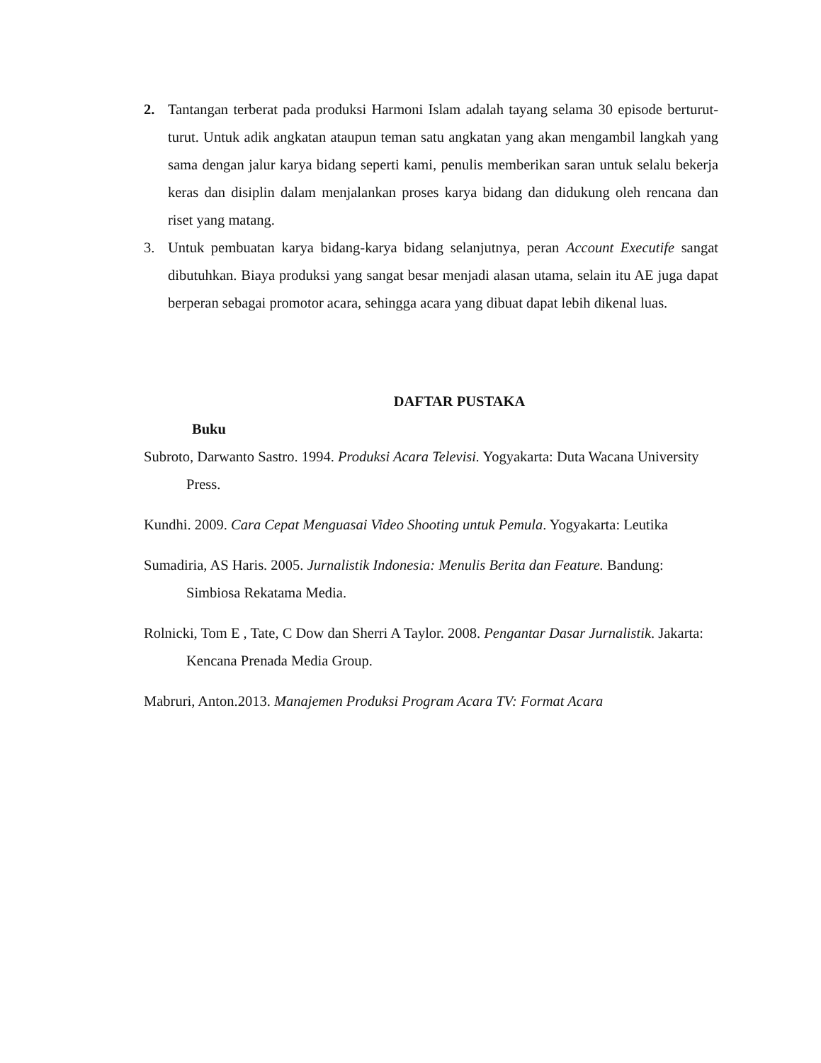2. Tantangan terberat pada produksi Harmoni Islam adalah tayang selama 30 episode berturut-turut. Untuk adik angkatan ataupun teman satu angkatan yang akan mengambil langkah yang sama dengan jalur karya bidang seperti kami, penulis memberikan saran untuk selalu bekerja keras dan disiplin dalam menjalankan proses karya bidang dan didukung oleh rencana dan riset yang matang.
3. Untuk pembuatan karya bidang-karya bidang selanjutnya, peran Account Executife sangat dibutuhkan. Biaya produksi yang sangat besar menjadi alasan utama, selain itu AE juga dapat berperan sebagai promotor acara, sehingga acara yang dibuat dapat lebih dikenal luas.
DAFTAR PUSTAKA
Buku
Subroto, Darwanto Sastro. 1994. Produksi Acara Televisi. Yogyakarta: Duta Wacana University Press.
Kundhi. 2009. Cara Cepat Menguasai Video Shooting untuk Pemula. Yogyakarta: Leutika
Sumadiria, AS Haris. 2005. Jurnalistik Indonesia: Menulis Berita dan Feature. Bandung: Simbiosa Rekatama Media.
Rolnicki, Tom E , Tate, C Dow dan Sherri A Taylor. 2008. Pengantar Dasar Jurnalistik. Jakarta: Kencana Prenada Media Group.
Mabruri, Anton.2013. Manajemen Produksi Program Acara TV: Format Acara